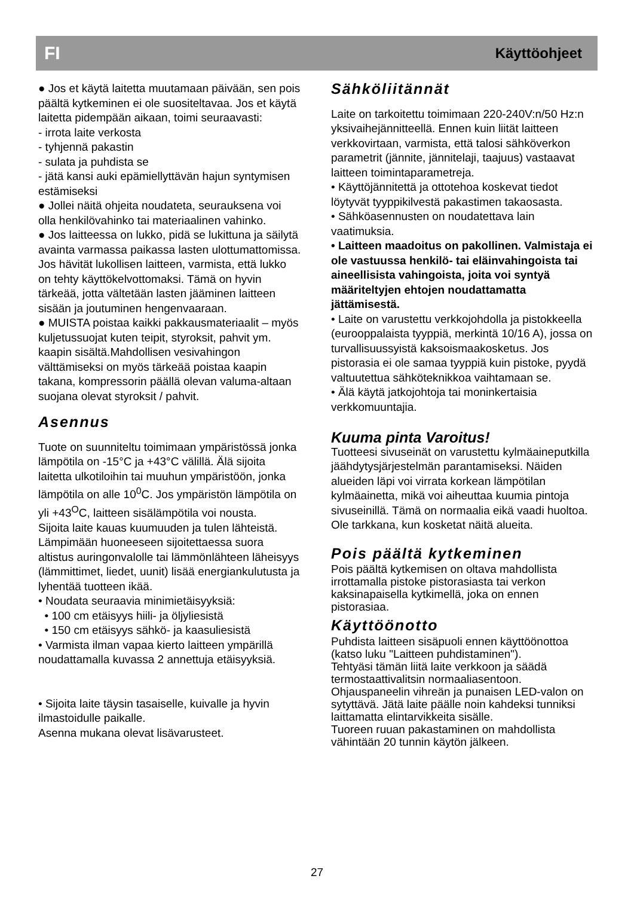FI Käyttöohjeet
● Jos et käytä laitetta muutamaan päivään, sen pois päältä kytkeminen ei ole suositeltavaa. Jos et käytä laitetta pidempään aikaan, toimi seuraavasti:
- irrota laite verkosta
- tyhjennä pakastin
- sulata ja puhdista se
- jätä kansi auki epämiellyttävän hajun syntymisen estämiseksi
● Jollei näitä ohjeita noudateta, seurauksena voi olla henkilövahinko tai materiaalinen vahinko.
● Jos laitteessa on lukko, pidä se lukittuna ja säilytä avainta varmassa paikassa lasten ulottumattomissa. Jos hävität lukollisen laitteen, varmista, että lukko on tehty käyttökelvottomaksi. Tämä on hyvin tärkeää, jotta vältetään lasten jääminen laitteen sisään ja joutuminen hengenvaaraan.
● MUISTA poistaa kaikki pakkausmateriaalit – myös kuljetussuojat kuten teipit, styroksit, pahvit ym. kaapin sisältä.Mahdollisen vesivahingon välttämiseksi on myös tärkeää poistaa kaapin takana, kompressorin päällä olevan valuma-altaan suojana olevat styroksit / pahvit.
Asennus
Tuote on suunniteltu toimimaan ympäristössä jonka lämpötila on -15°C ja +43°C välillä. Älä sijoita laitetta ulkotiloihin tai muuhun ympäristöön, jonka lämpötila on alle 10<sup>0</sup>C. Jos ympäristön lämpötila on yli +43<sup>O</sup>C, laitteen sisälämpötila voi nousta.
Sijoita laite kauas kuumuuden ja tulen lähteistä. Lämpimään huoneeseen sijoitettaessa suora altistus auringonvalolle tai lämmönlähteen läheisyys (lämmittimet, liedet, uunit) lisää energiankulutusta ja lyhentää tuotteen ikää.
• Noudata seuraavia minimietäisyyksiä:
• 100 cm etäisyys hiili- ja öljyliesistä
• 150 cm etäisyys sähkö- ja kaasuliesistä
• Varmista ilman vapaa kierto laitteen ympärillä noudattamalla kuvassa 2 annettuja etäisyyksiä.
• Sijoita laite täysin tasaiselle, kuivalle ja hyvin ilmastoidulle paikalle.
Asenna mukana olevat lisävarusteet.
Sähköliitännät
Laite on tarkoitettu toimimaan 220-240V:n/50 Hz:n yksivaihejännitteellä. Ennen kuin liität laitteen verkkovirtaan, varmista, että talosi sähköverkon parametrit (jännite, jännitelaji, taajuus) vastaavat laitteen toimintaparametreja.
• Käyttöjännitettä ja ottotehoa koskevat tiedot löytyvät tyyppikilvestä pakastimen takaosasta.
• Sähköasennusten on noudatettava lain vaatimuksia.
• Laitteen maadoitus on pakollinen. Valmistaja ei ole vastuussa henkilö- tai eläinvahingoista tai aineellisista vahingoista, joita voi syntyä määriteltyjen ehtojen noudattamatta jättämisestä.
• Laite on varustettu verkkojohdolla ja pistokkeella (eurooppalaista tyyppiä, merkintä 10/16 A), jossa on turvallisuussyistä kaksoismaakosketus. Jos pistorasia ei ole samaa tyyppiä kuin pistoke, pyydä valtuutettua sähköteknikkoa vaihtamaan se.
• Älä käytä jatkojohtoja tai moninkertaisia verkkomuuntajia.
Kuuma pinta Varoitus!
Tuotteesi sivuseinät on varustettu kylmäaineputkilla jäähdytysjärjestelmän parantamiseksi. Näiden alueiden läpi voi virrata korkean lämpötilan kylmäainetta, mikä voi aiheuttaa kuumia pintoja sivuseinillä. Tämä on normaalia eikä vaadi huoltoa. Ole tarkkana, kun kosketat näitä alueita.
Pois päältä kytkeminen
Pois päältä kytkemisen on oltava mahdollista irrottamalla pistoke pistorasiasta tai verkon kaksinapaisella kytkimellä, joka on ennen pistorasiaa.
Käyttöönotto
Puhdista laitteen sisäpuoli ennen käyttöönottoa (katso luku "Laitteen puhdistaminen").
Tehtyäsi tämän liitä laite verkkoon ja säädä termostaattivalitsin normaaliasentoon. Ohjauspaneelin vihreän ja punaisen LED-valon on sytyttävä. Jätä laite päälle noin kahdeksi tunniksi laittamatta elintarvikkeita sisälle.
Tuoreen ruuan pakastaminen on mahdollista vähintään 20 tunnin käytön jälkeen.
27